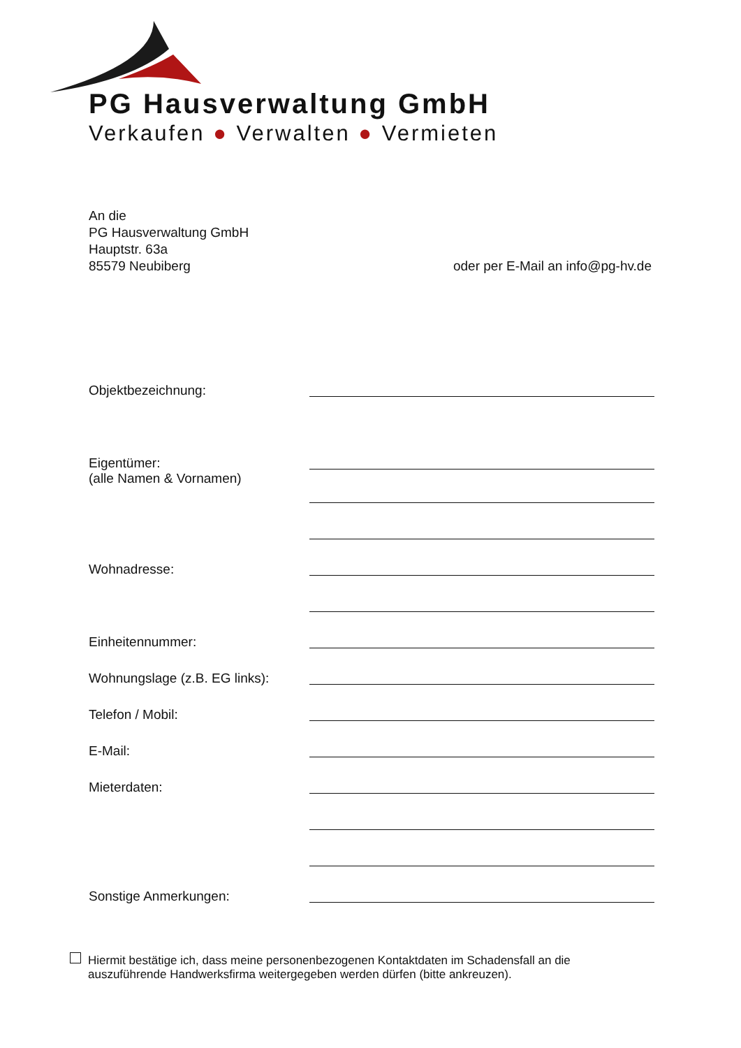PG Hausverwaltung GmbH
Verkaufen ● Verwalten ● Vermieten
An die
PG Hausverwaltung GmbH
Hauptstr. 63a
85579 Neubiberg
oder per E-Mail an info@pg-hv.de
Objektbezeichnung:
Eigentümer:
(alle Namen & Vornamen)
Wohnadresse:
Einheitennummer:
Wohnungslage (z.B. EG links):
Telefon / Mobil:
E-Mail:
Mieterdaten:
Sonstige Anmerkungen:
Hiermit bestätige ich, dass meine personenbezogenen Kontaktdaten im Schadensfall an die
auszuführende Handwerksfirma weitergegeben werden dürfen (bitte ankreuzen).